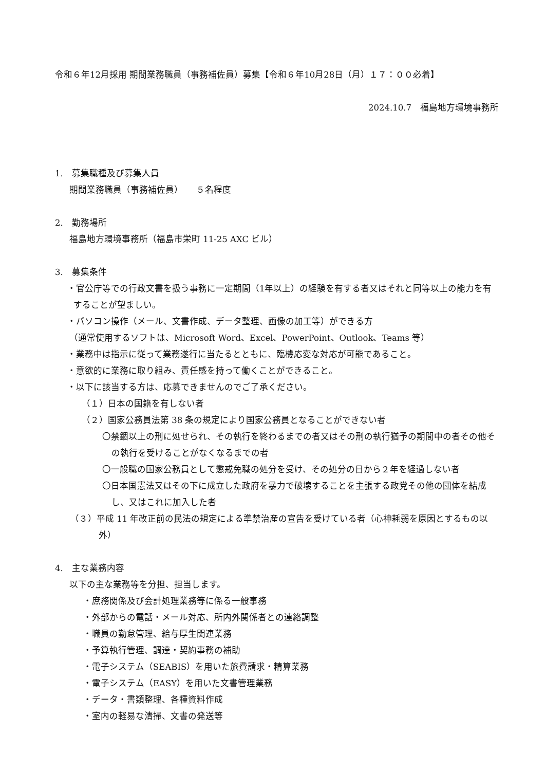令和６年12月採用 期間業務職員（事務補佐員）募集【令和６年10月28日（月）１７：００必着】
2024.10.7　福島地方環境事務所
1.　募集職種及び募集人員
期間業務職員（事務補佐員）　　５名程度
2.　勤務場所
福島地方環境事務所（福島市栄町 11-25 AXC ビル）
3.　募集条件
・官公庁等での行政文書を扱う事務に一定期間（1年以上）の経験を有する者又はそれと同等以上の能力を有することが望ましい。
・パソコン操作（メール、文書作成、データ整理、画像の加工等）ができる方
（通常使用するソフトは、Microsoft Word、Excel、PowerPoint、Outlook、Teams 等）
・業務中は指示に従って業務遂行に当たるとともに、臨機応変な対応が可能であること。
・意欲的に業務に取り組み、責任感を持って働くことができること。
・以下に該当する方は、応募できませんのでご了承ください。
（１）日本の国籍を有しない者
（２）国家公務員法第 38 条の規定により国家公務員となることができない者
〇禁錮以上の刑に処せられ、その執行を終わるまでの者又はその刑の執行猶予の期間中の者その他その執行を受けることがなくなるまでの者
〇一般職の国家公務員として懲戒免職の処分を受け、その処分の日から２年を経過しない者
〇日本国憲法又はその下に成立した政府を暴力で破壊することを主張する政党その他の団体を結成し、又はこれに加入した者
（３）平成 11 年改正前の民法の規定による準禁治産の宣告を受けている者（心神耗弱を原因とするもの以外）
4.　主な業務内容
以下の主な業務等を分担、担当します。
・庶務関係及び会計処理業務等に係る一般事務
・外部からの電話・メール対応、所内外関係者との連絡調整
・職員の勤怠管理、給与厚生関連業務
・予算執行管理、調達・契約事務の補助
・電子システム（SEABIS）を用いた旅費請求・精算業務
・電子システム（EASY）を用いた文書管理業務
・データ・書類整理、各種資料作成
・室内の軽易な清掃、文書の発送等